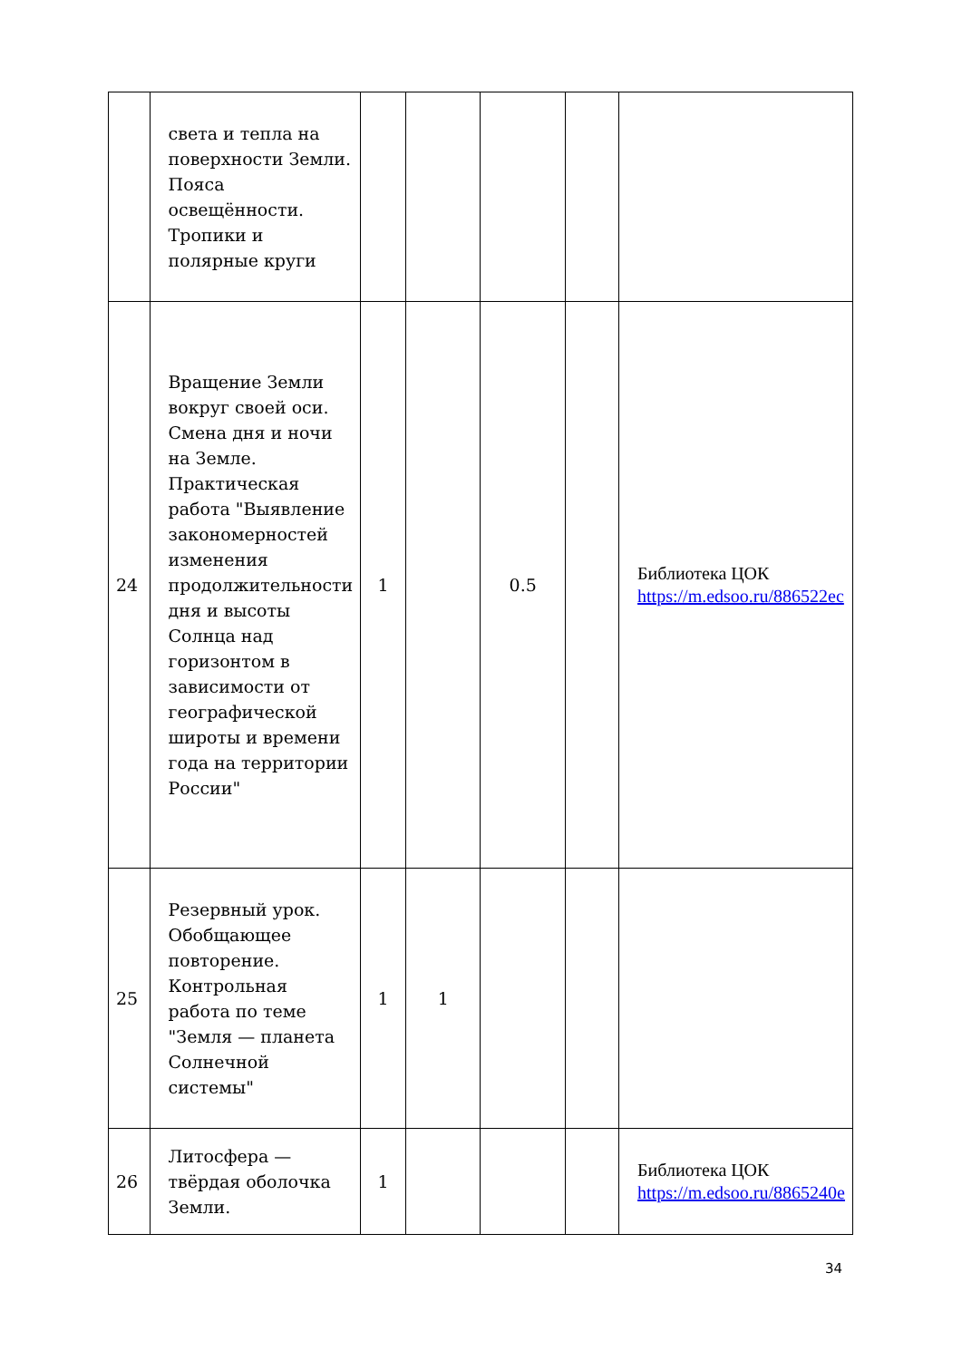| | света и тепла на поверхности Земли. Пояса освещённости. Тропики и полярные круги | | | | | |
| 24 | Вращение Земли вокруг своей оси. Смена дня и ночи на Земле. Практическая работа "Выявление закономерностей изменения продолжительности дня и высоты Солнца над горизонтом в зависимости от географической широты и времени года на территории России" | 1 | | 0.5 | | Библиотека ЦОК https://m.edsoo.ru/886522ec |
| 25 | Резервный урок. Обобщающее повторение. Контрольная работа по теме "Земля — планета Солнечной системы" | 1 | 1 | | | |
| 26 | Литосфера — твёрдая оболочка Земли. | 1 | | | | Библиотека ЦОК https://m.edsoo.ru/8865240e |
34